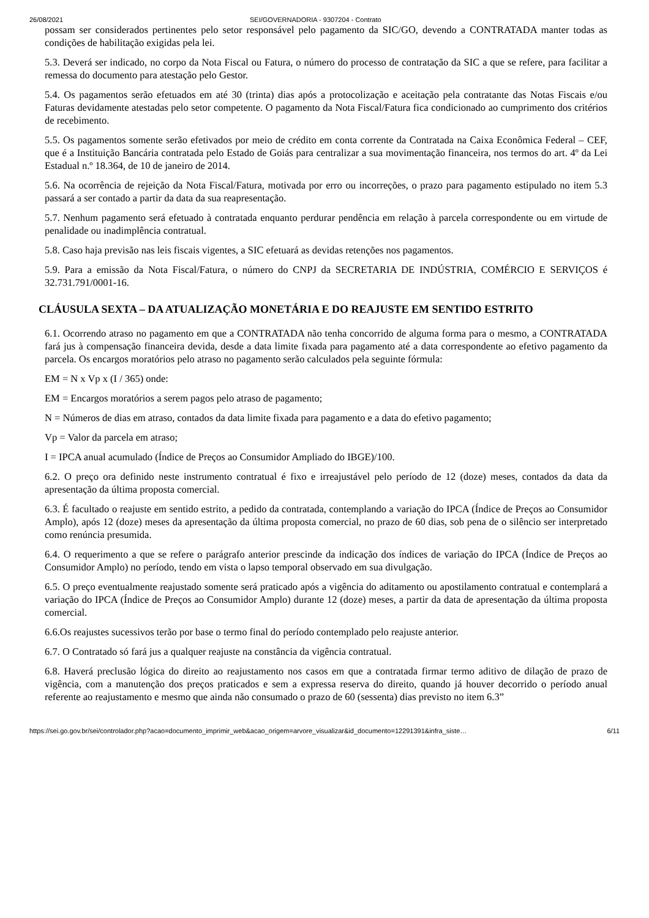26/08/2021 SEI/GOVERNADORIA - 9307204 - Contrato
possam ser considerados pertinentes pelo setor responsável pelo pagamento da SIC/GO, devendo a CONTRATADA manter todas as condições de habilitação exigidas pela lei.
5.3. Deverá ser indicado, no corpo da Nota Fiscal ou Fatura, o número do processo de contratação da SIC a que se refere, para facilitar a remessa do documento para atestação pelo Gestor.
5.4. Os pagamentos serão efetuados em até 30 (trinta) dias após a protocolização e aceitação pela contratante das Notas Fiscais e/ou Faturas devidamente atestadas pelo setor competente. O pagamento da Nota Fiscal/Fatura fica condicionado ao cumprimento dos critérios de recebimento.
5.5. Os pagamentos somente serão efetivados por meio de crédito em conta corrente da Contratada na Caixa Econômica Federal – CEF, que é a Instituição Bancária contratada pelo Estado de Goiás para centralizar a sua movimentação financeira, nos termos do art. 4º da Lei Estadual n.º 18.364, de 10 de janeiro de 2014.
5.6. Na ocorrência de rejeição da Nota Fiscal/Fatura, motivada por erro ou incorreções, o prazo para pagamento estipulado no item 5.3 passará a ser contado a partir da data da sua reapresentação.
5.7. Nenhum pagamento será efetuado à contratada enquanto perdurar pendência em relação à parcela correspondente ou em virtude de penalidade ou inadimplência contratual.
5.8. Caso haja previsão nas leis fiscais vigentes, a SIC efetuará as devidas retenções nos pagamentos.
5.9. Para a emissão da Nota Fiscal/Fatura, o número do CNPJ da SECRETARIA DE INDÚSTRIA, COMÉRCIO E SERVIÇOS é 32.731.791/0001-16.
CLÁUSULA SEXTA – DA ATUALIZAÇÃO MONETÁRIA E DO REAJUSTE EM SENTIDO ESTRITO
6.1. Ocorrendo atraso no pagamento em que a CONTRATADA não tenha concorrido de alguma forma para o mesmo, a CONTRATADA fará jus à compensação financeira devida, desde a data limite fixada para pagamento até a data correspondente ao efetivo pagamento da parcela. Os encargos moratórios pelo atraso no pagamento serão calculados pela seguinte fórmula:
EM = N x Vp x (I / 365) onde:
EM = Encargos moratórios a serem pagos pelo atraso de pagamento;
N = Números de dias em atraso, contados da data limite fixada para pagamento e a data do efetivo pagamento;
Vp = Valor da parcela em atraso;
I = IPCA anual acumulado (Índice de Preços ao Consumidor Ampliado do IBGE)/100.
6.2. O preço ora definido neste instrumento contratual é fixo e irreajustável pelo período de 12 (doze) meses, contados da data da apresentação da última proposta comercial.
6.3. É facultado o reajuste em sentido estrito, a pedido da contratada, contemplando a variação do IPCA (Índice de Preços ao Consumidor Amplo), após 12 (doze) meses da apresentação da última proposta comercial, no prazo de 60 dias, sob pena de o silêncio ser interpretado como renúncia presumida.
6.4. O requerimento a que se refere o parágrafo anterior prescinde da indicação dos índices de variação do IPCA (Índice de Preços ao Consumidor Amplo) no período, tendo em vista o lapso temporal observado em sua divulgação.
6.5. O preço eventualmente reajustado somente será praticado após a vigência do aditamento ou apostilamento contratual e contemplará a variação do IPCA (Índice de Preços ao Consumidor Amplo) durante 12 (doze) meses, a partir da data de apresentação da última proposta comercial.
6.6.Os reajustes sucessivos terão por base o termo final do período contemplado pelo reajuste anterior.
6.7. O Contratado só fará jus a qualquer reajuste na constância da vigência contratual.
6.8. Haverá preclusão lógica do direito ao reajustamento nos casos em que a contratada firmar termo aditivo de dilação de prazo de vigência, com a manutenção dos preços praticados e sem a expressa reserva do direito, quando já houver decorrido o período anual referente ao reajustamento e mesmo que ainda não consumado o prazo de 60 (sessenta) dias previsto no item 6.3”
https://sei.go.gov.br/sei/controlador.php?acao=documento_imprimir_web&acao_origem=arvore_visualizar&id_documento=12291391&infra_siste… 6/11